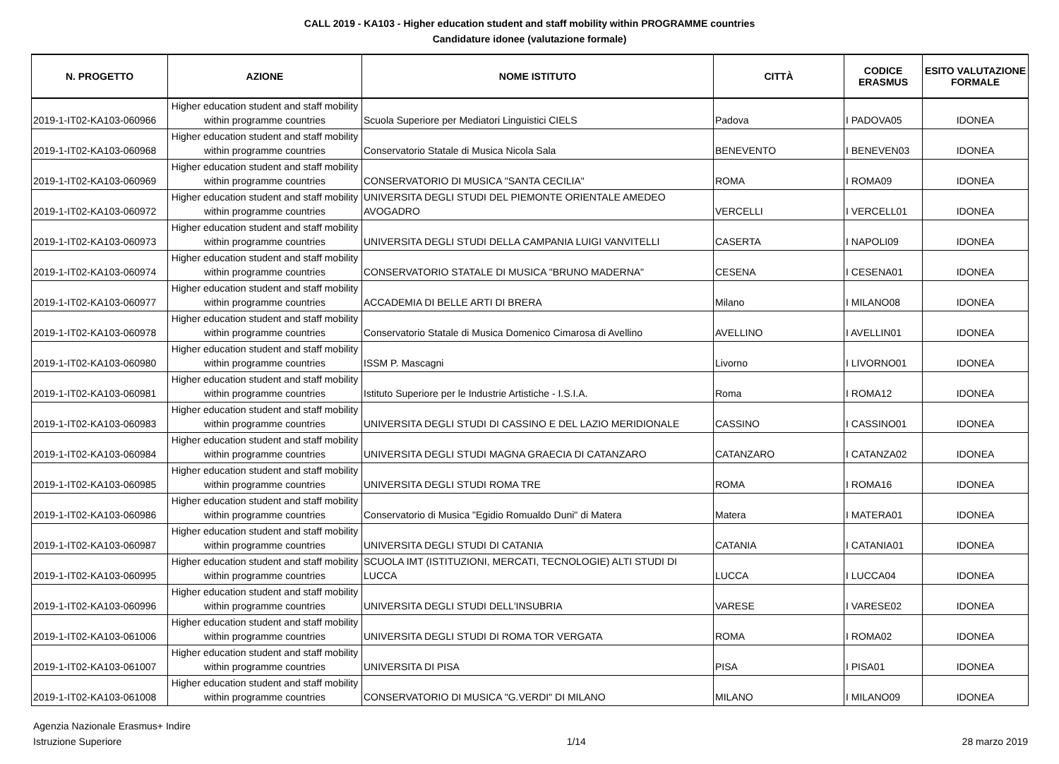CALL 2019 - KA103 - Higher education student and staff mobility within PROGRAMME countries
Candidature idonee (valutazione formale)
| N. PROGETTO | AZIONE | NOME ISTITUTO | CITTÀ | CODICE ERASMUS | ESITO VALUTAZIONE FORMALE |
| --- | --- | --- | --- | --- | --- |
| 2019-1-IT02-KA103-060966 | Higher education student and staff mobility within programme countries | Scuola Superiore per Mediatori Linguistici CIELS | Padova | I PADOVA05 | IDONEA |
| 2019-1-IT02-KA103-060968 | Higher education student and staff mobility within programme countries | Conservatorio Statale di Musica Nicola Sala | BENEVENTO | I BENEVEN03 | IDONEA |
| 2019-1-IT02-KA103-060969 | Higher education student and staff mobility within programme countries | CONSERVATORIO DI MUSICA "SANTA CECILIA" | ROMA | I ROMA09 | IDONEA |
| 2019-1-IT02-KA103-060972 | Higher education student and staff mobility within programme countries | UNIVERSITA DEGLI STUDI DEL PIEMONTE ORIENTALE AMEDEO AVOGADRO | VERCELLI | I VERCELL01 | IDONEA |
| 2019-1-IT02-KA103-060973 | Higher education student and staff mobility within programme countries | UNIVERSITA DEGLI STUDI DELLA CAMPANIA LUIGI VANVITELLI | CASERTA | I NAPOLI09 | IDONEA |
| 2019-1-IT02-KA103-060974 | Higher education student and staff mobility within programme countries | CONSERVATORIO STATALE DI MUSICA "BRUNO MADERNA" | CESENA | I CESENA01 | IDONEA |
| 2019-1-IT02-KA103-060977 | Higher education student and staff mobility within programme countries | ACCADEMIA DI BELLE ARTI DI BRERA | Milano | I MILANO08 | IDONEA |
| 2019-1-IT02-KA103-060978 | Higher education student and staff mobility within programme countries | Conservatorio Statale di Musica Domenico Cimarosa di Avellino | AVELLINO | I AVELLIN01 | IDONEA |
| 2019-1-IT02-KA103-060980 | Higher education student and staff mobility within programme countries | ISSM P. Mascagni | Livorno | I LIVORNO01 | IDONEA |
| 2019-1-IT02-KA103-060981 | Higher education student and staff mobility within programme countries | Istituto Superiore per le Industrie Artistiche - I.S.I.A. | Roma | I ROMA12 | IDONEA |
| 2019-1-IT02-KA103-060983 | Higher education student and staff mobility within programme countries | UNIVERSITA DEGLI STUDI DI CASSINO E DEL LAZIO MERIDIONALE | CASSINO | I CASSINO01 | IDONEA |
| 2019-1-IT02-KA103-060984 | Higher education student and staff mobility within programme countries | UNIVERSITA DEGLI STUDI MAGNA GRAECIA DI CATANZARO | CATANZARO | I CATANZA02 | IDONEA |
| 2019-1-IT02-KA103-060985 | Higher education student and staff mobility within programme countries | UNIVERSITA DEGLI STUDI ROMA TRE | ROMA | I ROMA16 | IDONEA |
| 2019-1-IT02-KA103-060986 | Higher education student and staff mobility within programme countries | Conservatorio di Musica "Egidio Romualdo Duni" di Matera | Matera | I MATERA01 | IDONEA |
| 2019-1-IT02-KA103-060987 | Higher education student and staff mobility within programme countries | UNIVERSITA DEGLI STUDI DI CATANIA | CATANIA | I CATANIA01 | IDONEA |
| 2019-1-IT02-KA103-060995 | Higher education student and staff mobility within programme countries | SCUOLA IMT (ISTITUZIONI, MERCATI, TECNOLOGIE) ALTI STUDI DI LUCCA | LUCCA | I LUCCA04 | IDONEA |
| 2019-1-IT02-KA103-060996 | Higher education student and staff mobility within programme countries | UNIVERSITA DEGLI STUDI DELL'INSUBRIA | VARESE | I VARESE02 | IDONEA |
| 2019-1-IT02-KA103-061006 | Higher education student and staff mobility within programme countries | UNIVERSITA DEGLI STUDI DI ROMA TOR VERGATA | ROMA | I ROMA02 | IDONEA |
| 2019-1-IT02-KA103-061007 | Higher education student and staff mobility within programme countries | UNIVERSITA DI PISA | PISA | I PISA01 | IDONEA |
| 2019-1-IT02-KA103-061008 | Higher education student and staff mobility within programme countries | CONSERVATORIO DI MUSICA "G.VERDI" DI MILANO | MILANO | I MILANO09 | IDONEA |
Agenzia Nazionale Erasmus+ Indire
Istruzione Superiore
1/14
28 marzo 2019